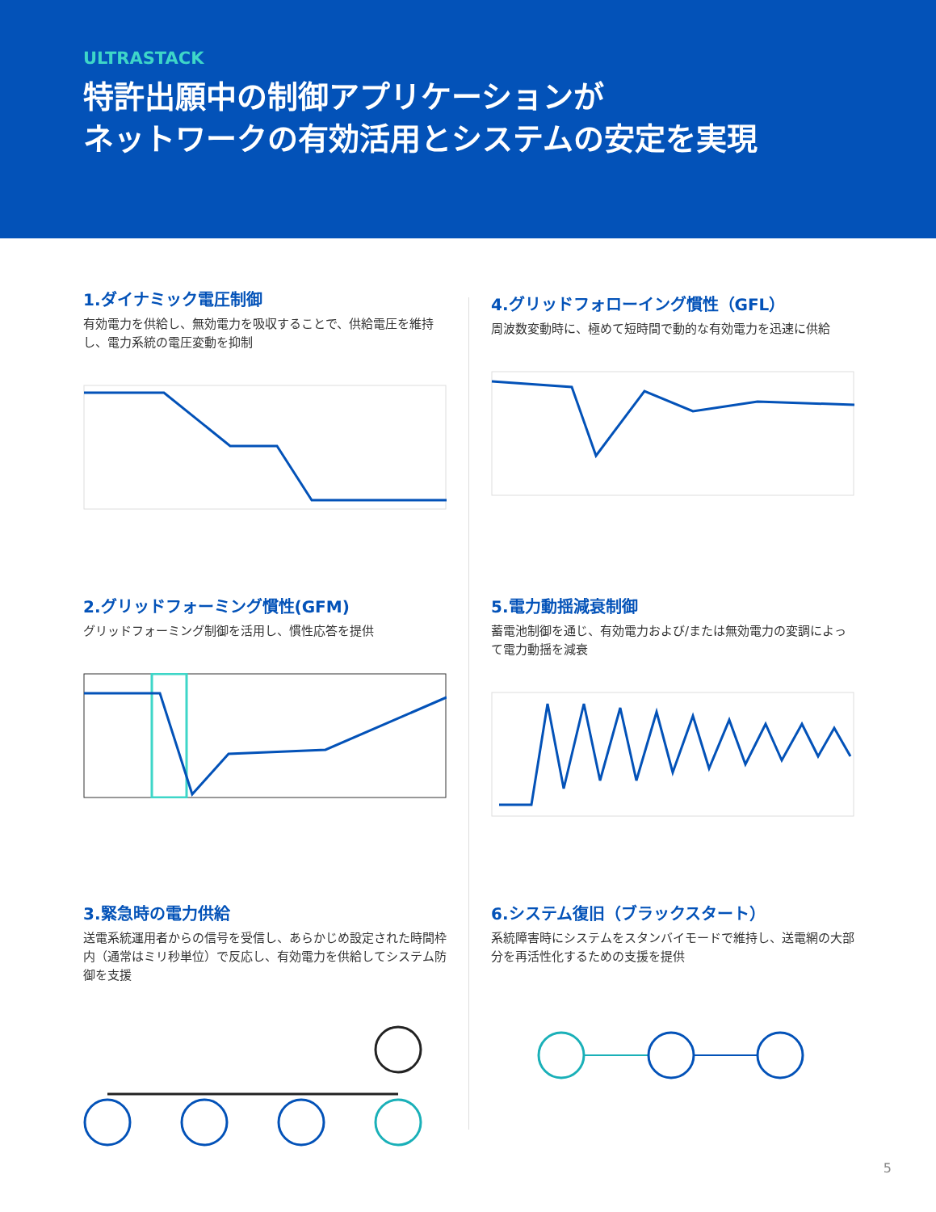ULTRASTACK
特許出願中の制御アプリケーションが
ネットワークの有効活用とシステムの安定を実現
1.ダイナミック電圧制御
有効電力を供給し、無効電力を吸収することで、供給電圧を維持し、電力系統の電圧変動を抑制
4.グリッドフォローイング慣性（GFL）
周波数変動時に、極めて短時間で動的な有効電力を迅速に供給
2.グリッドフォーミング慣性(GFM)
グリッドフォーミング制御を活用し、慣性応答を提供
5.電力動揺減衰制御
蓄電池制御を通じ、有効電力および/または無効電力の変調によって電力動揺を減衰
3.緊急時の電力供給
送電系統運用者からの信号を受信し、あらかじめ設定された時間枠内（通常はミリ秒単位）で反応し、有効電力を供給してシステム防御を支援
6.システム復旧（ブラックスタート）
系統障害時にシステムをスタンバイモードで維持し、送電網の大部分を再活性化するための支援を提供
5